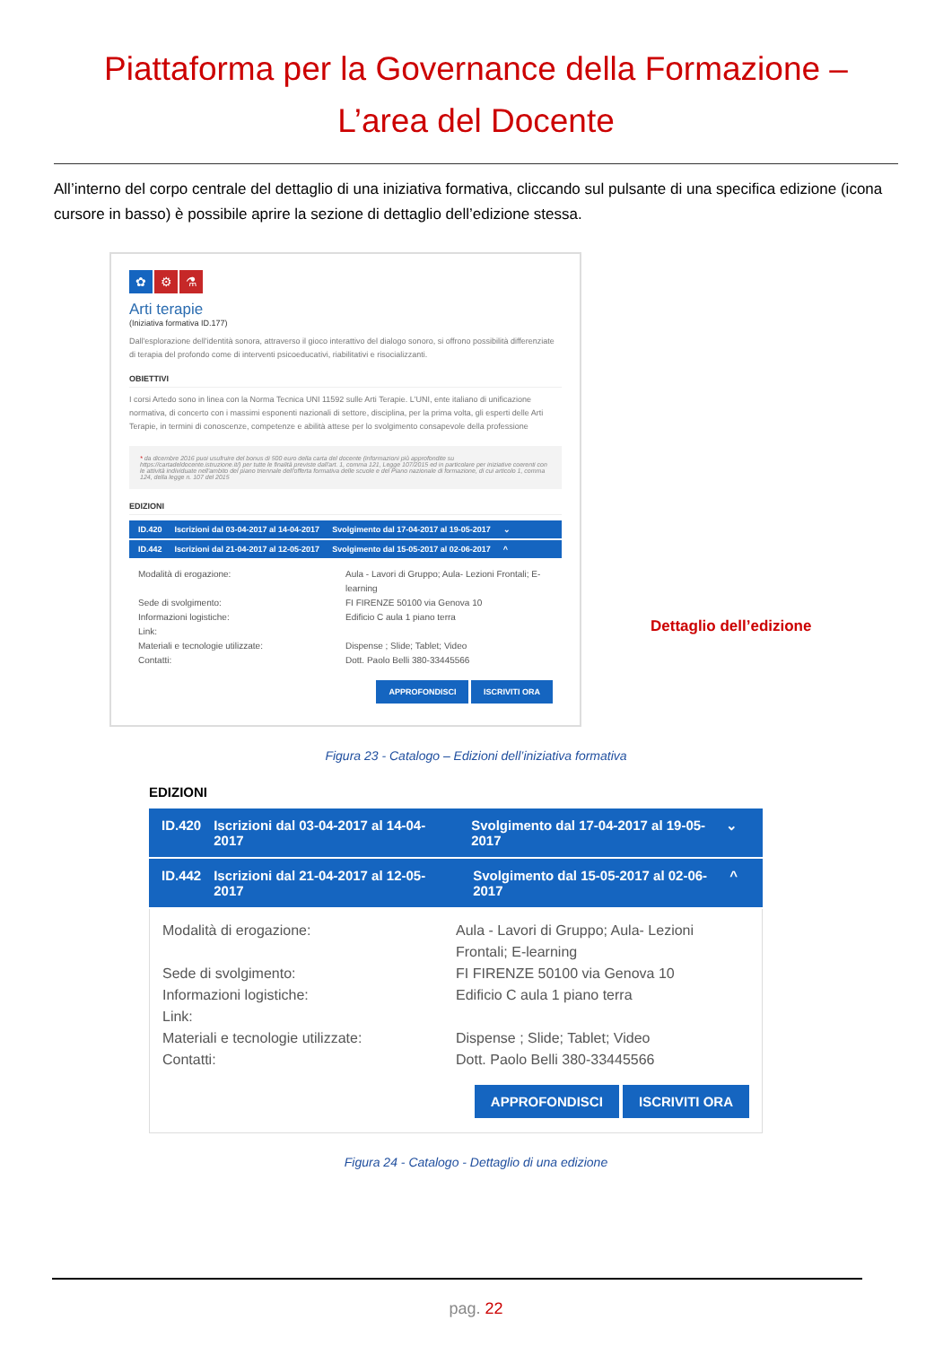Piattaforma per la Governance della Formazione –
L’area del Docente
All’interno del corpo centrale del dettaglio di una iniziativa formativa, cliccando sul pulsante di una specifica edizione (icona cursore in basso) è possibile aprire la sezione di dettaglio dell’edizione stessa.
✿ ⚙ ⚗
Arti terapie
(Iniziativa formativa ID.177)
Dall'esplorazione dell'identità sonora, attraverso il gioco interattivo del dialogo sonoro, si offrono possibilità differenziate di terapia del profondo come di interventi psicoeducativi, riabilitativi e risocializzanti.
OBIETTIVI
I corsi Artedo sono in linea con la Norma Tecnica UNI 11592 sulle Arti Terapie. L'UNI, ente italiano di unificazione normativa, di concerto con i massimi esponenti nazionali di settore, disciplina, per la prima volta, gli esperti delle Arti Terapie, in termini di conoscenze, competenze e abilità attese per lo svolgimento consapevole della professione
* da dicembre 2016 puoi usufruire del bonus di 500 euro della carta del docente (informazioni più approfondite su https://cartadeldocente.istruzione.it/) per tutte le finalità previste dall'art. 1, comma 121, Legge 107/2015 ed in particolare per iniziative coerenti con le attività individuate nell'ambito del piano triennale dell'offerta formativa delle scuole e del Piano nazionale di formazione, di cui articolo 1, comma 124, della legge n. 107 del 2015
EDIZIONI
ID.420 Iscrizioni dal 03-04-2017 al 14-04-2017 Svolgimento dal 17-04-2017 al 19-05-2017 ⌄
ID.442 Iscrizioni dal 21-04-2017 al 12-05-2017 Svolgimento dal 15-05-2017 al 02-06-2017 ^
Modalità di erogazione:
Aula - Lavori di Gruppo; Aula- Lezioni Frontali; E-learning
Sede di svolgimento:
FI FIRENZE 50100 via Genova 10
Informazioni logistiche:
Edificio C aula 1 piano terra
Link:
Materiali e tecnologie utilizzate:
Dispense ; Slide; Tablet; Video
Contatti:
Dott. Paolo Belli 380-33445566
APPROFONDISCI ISCRIVITI ORA
Dettaglio dell’edizione
Figura 23 - Catalogo – Edizioni dell’iniziativa formativa
EDIZIONI
ID.420 Iscrizioni dal 03-04-2017 al 14-04-2017 Svolgimento dal 17-04-2017 al 19-05-2017 ⌄
ID.442 Iscrizioni dal 21-04-2017 al 12-05-2017 Svolgimento dal 15-05-2017 al 02-06-2017 ^
Modalità di erogazione:
Aula - Lavori di Gruppo; Aula- Lezioni Frontali; E-learning
Sede di svolgimento:
FI FIRENZE 50100 via Genova 10
Informazioni logistiche:
Edificio C aula 1 piano terra
Link:
Materiali e tecnologie utilizzate:
Dispense ; Slide; Tablet; Video
Contatti:
Dott. Paolo Belli 380-33445566
APPROFONDISCI ISCRIVITI ORA
Figura 24 - Catalogo - Dettaglio di una edizione
pag. 22